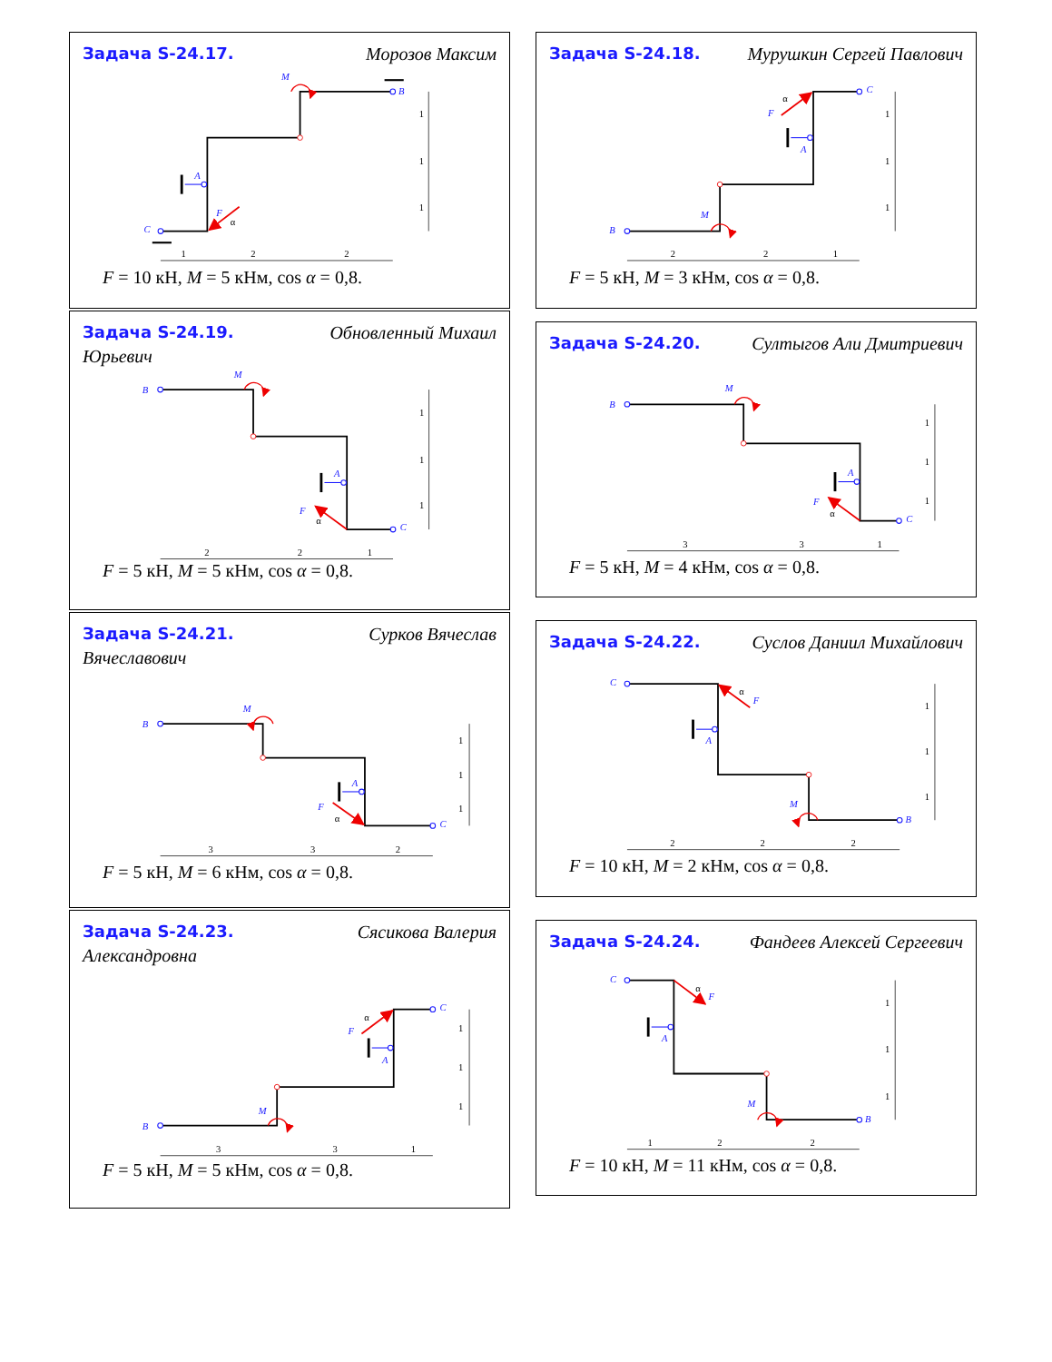Задача S-24.17.
Морозов Максим
A
C
B
M
F
α
1
1
1
1
2
2
F = 10 кН, M = 5 кНм, cos α = 0,8.
Задача S-24.19.
Обновленный Михаил
Юрьевич
A
B
C
M
F
α
1
1
1
2
2
1
F = 5 кН, M = 5 кНм, cos α = 0,8.
Задача S-24.21.
Сурков Вячеслав
Вячеславович
A
B
C
M
F
α
1
1
1
3
3
2
F = 5 кН, M = 6 кНм, cos α = 0,8.
Задача S-24.23.
Сясикова Валерия
Александровна
A
B
C
M
F
α
1
1
1
3
3
1
F = 5 кН, M = 5 кНм, cos α = 0,8.
Задача S-24.18.
Мурушкин Сергей Павлович
A
B
C
M
F
α
1
1
1
2
2
1
F = 5 кН, M = 3 кНм, cos α = 0,8.
Задача S-24.20.
Султыгов Али Дмитриевич
A
B
C
M
F
α
1
1
1
3
3
1
F = 5 кН, M = 4 кНм, cos α = 0,8.
Задача S-24.22.
Суслов Даниил Михайлович
A
C
B
M
F
α
1
1
1
2
2
2
F = 10 кН, M = 2 кНм, cos α = 0,8.
Задача S-24.24.
Фандеев Алексей Сергеевич
A
C
B
M
F
α
1
1
1
1
2
2
F = 10 кН, M = 11 кНм, cos α = 0,8.